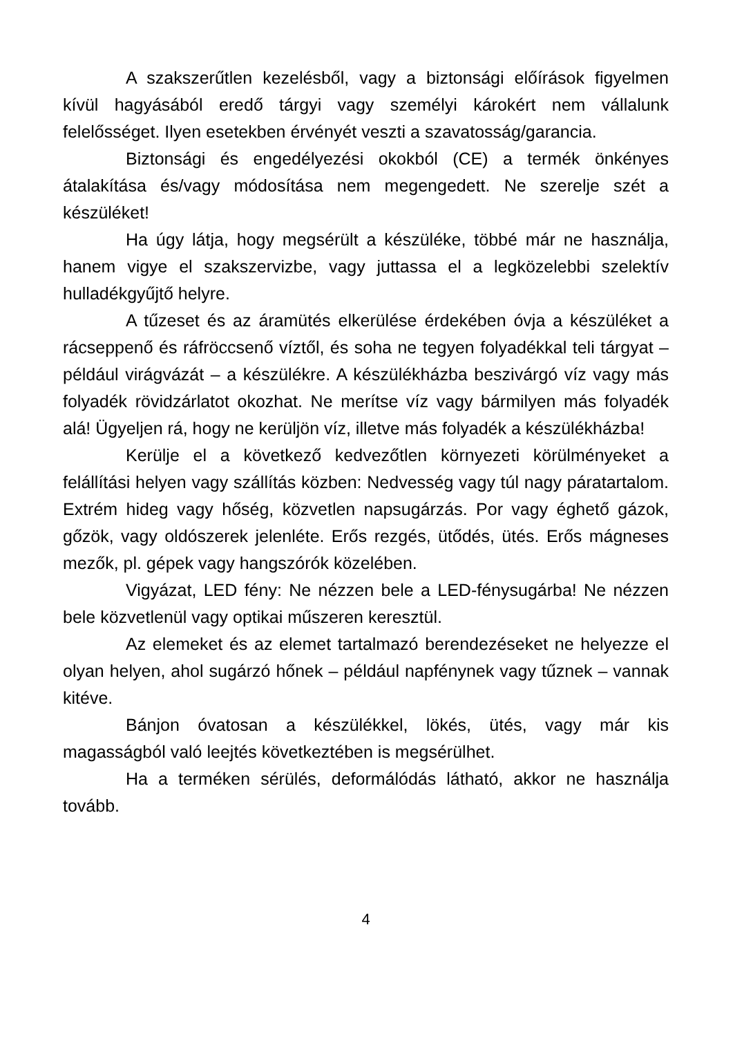A szakszerűtlen kezelésből, vagy a biztonsági előírások figyelmen kívül hagyásából eredő tárgyi vagy személyi károkért nem vállalunk felelősséget. Ilyen esetekben érvényét veszti a szavatosság/garancia.
Biztonsági és engedélyezési okokból (CE) a termék önkényes átalakítása és/vagy módosítása nem megengedett. Ne szerelje szét a készüléket!
Ha úgy látja, hogy megsérült a készüléke, többé már ne használja, hanem vigye el szakszervizbe, vagy juttassa el a legközelebbi szelektív hulladékgyűjtő helyre.
A tűzeset és az áramütés elkerülése érdekében óvja a készüléket a rácseppenő és ráfröccsenő víztől, és soha ne tegyen folyadékkal teli tárgyat – például virágvázát – a készülékre. A készülékházba beszivárgó víz vagy más folyadék rövidzárlatot okozhat. Ne merítse víz vagy bármilyen más folyadék alá! Ügyeljen rá, hogy ne kerüljön víz, illetve más folyadék a készülékházba!
Kerülje el a következő kedvezőtlen környezeti körülményeket a felállítási helyen vagy szállítás közben: Nedvesség vagy túl nagy páratartalom. Extrém hideg vagy hőség, közvetlen napsugárzás. Por vagy éghető gázok, gőzök, vagy oldószerek jelenléte. Erős rezgés, ütődés, ütés. Erős mágneses mezők, pl. gépek vagy hangszórók közelében.
Vigyázat, LED fény: Ne nézzen bele a LED-fénysugárba! Ne nézzen bele közvetlenül vagy optikai műszeren keresztül.
Az elemeket és az elemet tartalmazó berendezéseket ne helyezze el olyan helyen, ahol sugárzó hőnek – például napfénynek vagy tűznek – vannak kitéve.
Bánjon óvatosan a készülékkel, lökés, ütés, vagy már kis magasságból való leejtés következtében is megsérülhet.
Ha a terméken sérülés, deformálódás látható, akkor ne használja tovább.
4